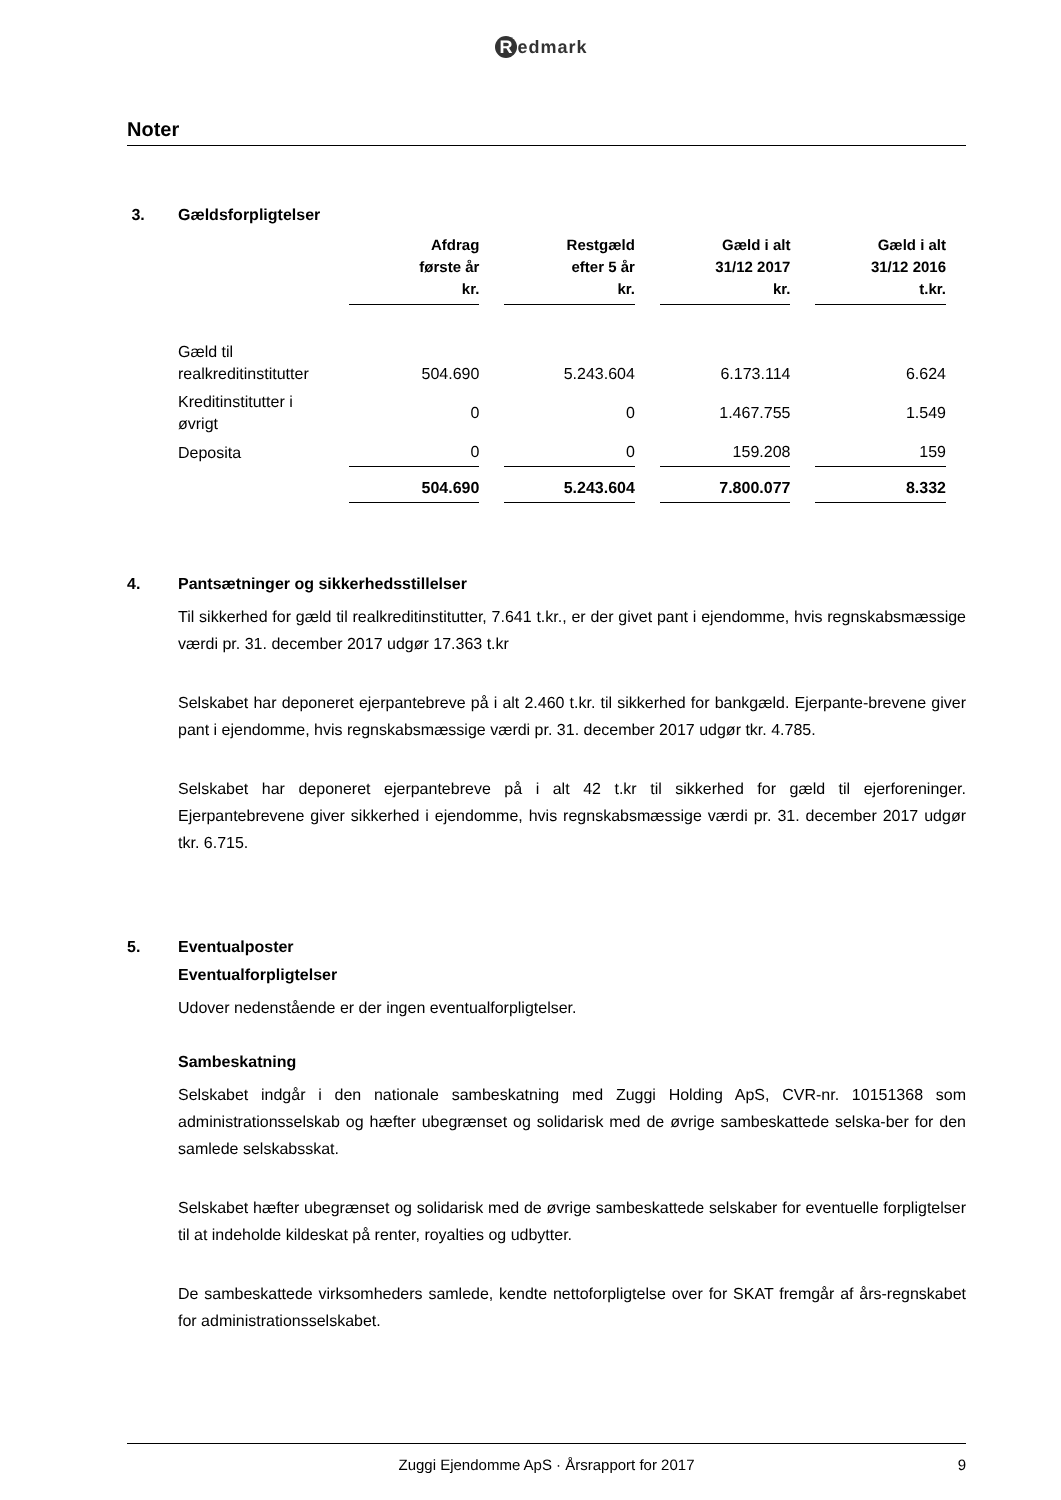Redmark
Noter
3. Gældsforpligtelser
| | Afdrag første år kr. | Restgæld efter 5 år kr. | Gæld i alt 31/12 2017 kr. | Gæld i alt 31/12 2016 t.kr. |
| --- | --- | --- | --- | --- |
| Gæld til realkreditinstitutter | 504.690 | 5.243.604 | 6.173.114 | 6.624 |
| Kreditinstitutter i øvrigt | 0 | 0 | 1.467.755 | 1.549 |
| Deposita | 0 | 0 | 159.208 | 159 |
| | 504.690 | 5.243.604 | 7.800.077 | 8.332 |
4. Pantsætninger og sikkerhedsstillelser
Til sikkerhed for gæld til realkreditinstitutter, 7.641 t.kr., er der givet pant i ejendomme, hvis regnskabsmæssige værdi pr. 31. december 2017 udgør 17.363 t.kr
Selskabet har deponeret ejerpantebreve på i alt 2.460 t.kr. til sikkerhed for bankgæld. Ejerpante-brevene giver pant i ejendomme, hvis regnskabsmæssige værdi pr. 31. december 2017 udgør tkr. 4.785.
Selskabet har deponeret ejerpantebreve på i alt 42 t.kr til sikkerhed for gæld til ejerforeninger. Ejerpantebrevene giver sikkerhed i ejendomme, hvis regnskabsmæssige værdi pr. 31. december 2017 udgør tkr. 6.715.
5. Eventualposter
Eventualforpligtelser
Udover nedenstående er der ingen eventualforpligtelser.
Sambeskatning
Selskabet indgår i den nationale sambeskatning med Zuggi Holding ApS, CVR-nr. 10151368 som administrationsselskab og hæfter ubegrænset og solidarisk med de øvrige sambeskattede selska-ber for den samlede selskabsskat.
Selskabet hæfter ubegrænset og solidarisk med de øvrige sambeskattede selskaber for eventuelle forpligtelser til at indeholde kildeskat på renter, royalties og udbytter.
De sambeskattede virksomheders samlede, kendte nettoforpligtelse over for SKAT fremgår af års-regnskabet for administrationsselskabet.
Zuggi Ejendomme ApS · Årsrapport for 2017 9